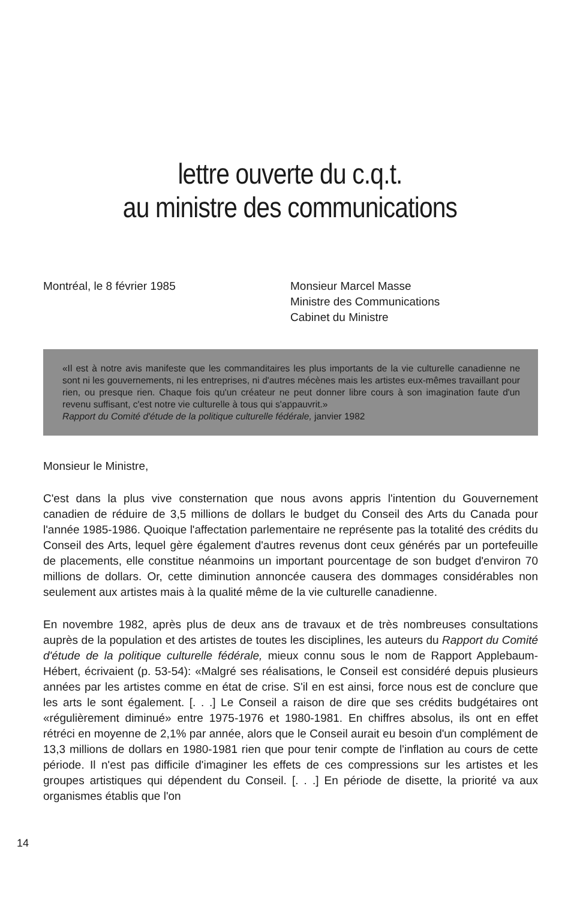lettre ouverte du c.q.t.
au ministre des communications
Montréal, le 8 février 1985 Monsieur Marcel Masse
Ministre des Communications
Cabinet du Ministre
«Il est à notre avis manifeste que les commanditaires les plus importants de la vie culturelle canadienne ne sont ni les gouvernements, ni les entreprises, ni d'autres mécènes mais les artistes eux-mêmes travaillant pour rien, ou presque rien. Chaque fois qu'un créateur ne peut donner libre cours à son imagination faute d'un revenu suffisant, c'est notre vie culturelle à tous qui s'appauvrit.»
Rapport du Comité d'étude de la politique culturelle fédérale, janvier 1982
Monsieur le Ministre,
C'est dans la plus vive consternation que nous avons appris l'intention du Gouvernement canadien de réduire de 3,5 millions de dollars le budget du Conseil des Arts du Canada pour l'année 1985-1986. Quoique l'affectation parlementaire ne représente pas la totalité des crédits du Conseil des Arts, lequel gère également d'autres revenus dont ceux générés par un portefeuille de placements, elle constitue néanmoins un important pourcentage de son budget d'environ 70 millions de dollars. Or, cette diminution annoncée causera des dommages considérables non seulement aux artistes mais à la qualité même de la vie culturelle canadienne.
En novembre 1982, après plus de deux ans de travaux et de très nombreuses consultations auprès de la population et des artistes de toutes les disciplines, les auteurs du Rapport du Comité d'étude de la politique culturelle fédérale, mieux connu sous le nom de Rapport Applebaum-Hébert, écrivaient (p. 53-54): «Malgré ses réalisations, le Conseil est considéré depuis plusieurs années par les artistes comme en état de crise. S'il en est ainsi, force nous est de conclure que les arts le sont également. [. . .] Le Conseil a raison de dire que ses crédits budgétaires ont «régulièrement diminué» entre 1975-1976 et 1980-1981. En chiffres absolus, ils ont en effet rétréci en moyenne de 2,1% par année, alors que le Conseil aurait eu besoin d'un complément de 13,3 millions de dollars en 1980-1981 rien que pour tenir compte de l'inflation au cours de cette période. Il n'est pas difficile d'imaginer les effets de ces compressions sur les artistes et les groupes artistiques qui dépendent du Conseil. [. . .] En période de disette, la priorité va aux organismes établis que l'on
14